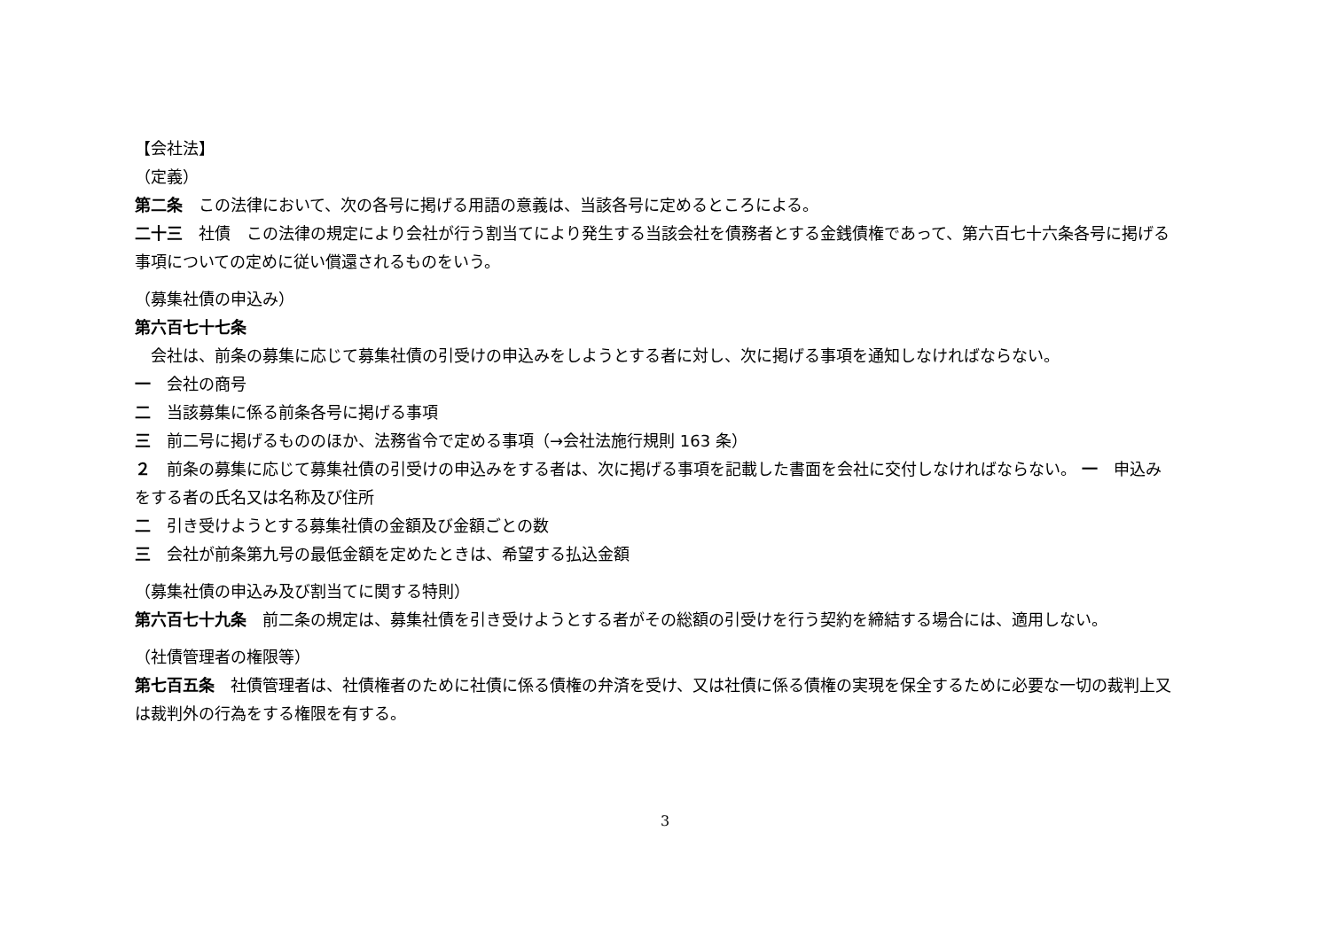【会社法】
（定義）
第二条　この法律において、次の各号に掲げる用語の意義は、当該各号に定めるところによる。
二十三　社債　この法律の規定により会社が行う割当てにより発生する当該会社を債務者とする金銭債権であって、第六百七十六条各号に掲げる事項についての定めに従い償還されるものをいう。
（募集社債の申込み）
第六百七十七条
　会社は、前条の募集に応じて募集社債の引受けの申込みをしようとする者に対し、次に掲げる事項を通知しなければならない。
一　会社の商号
二　当該募集に係る前条各号に掲げる事項
三　前二号に掲げるもののほか、法務省令で定める事項（→会社法施行規則 163 条）
２　前条の募集に応じて募集社債の引受けの申込みをする者は、次に掲げる事項を記載した書面を会社に交付しなければならない。 一　申込みをする者の氏名又は名称及び住所
二　引き受けようとする募集社債の金額及び金額ごとの数
三　会社が前条第九号の最低金額を定めたときは、希望する払込金額
（募集社債の申込み及び割当てに関する特則）
第六百七十九条　前二条の規定は、募集社債を引き受けようとする者がその総額の引受けを行う契約を締結する場合には、適用しない。
（社債管理者の権限等）
第七百五条　社債管理者は、社債権者のために社債に係る債権の弁済を受け、又は社債に係る債権の実現を保全するために必要な一切の裁判上又は裁判外の行為をする権限を有する。
3